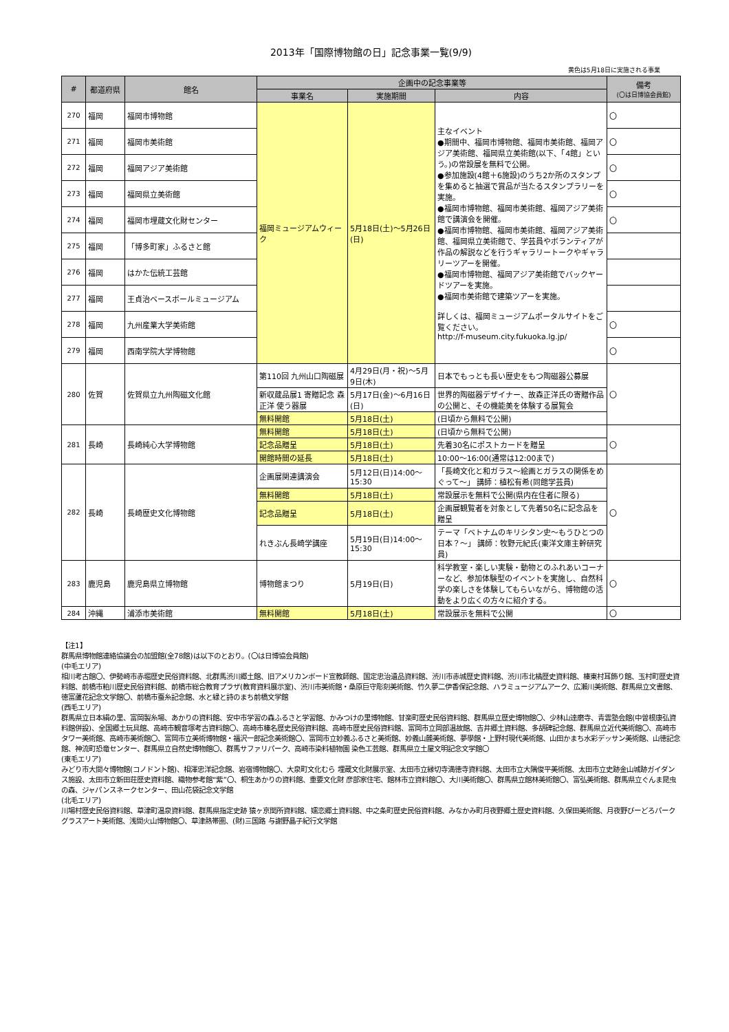2013年「国際博物館の日」記念事業一覧(9/9)
黄色は5月18日に実施される事業
| # | 都道府県 | 館名 | 企画中の記念事業等 | | | 備考 (〇は日博協会員館) |
| --- | --- | --- | --- | --- | --- | --- |
| | | | 事業名 | 実施期間 | 内容 | |
| 270 | 福岡 | 福岡市博物館 | 福岡ミュージアムウィーク | 5月18日(土)～5月26日(日) | 主なイベント ●期間中、福岡市博物館、福岡市美術館、福岡アジア美術館、福岡県立美術館(以下、「4館」という。)の常設展を無料で公開。 ●参加施設(4館＋6施設)のうち2か所のスタンプを集めると抽選で賞品が当たるスタンプラリーを実施。 ●福岡市博物館、福岡市美術館、福岡アジア美術館で講演会を開催。 ●福岡市博物館、福岡市美術館、福岡アジア美術館、福岡県立美術館で、学芸員やボランティアが作品の解説などを行うギャラリートークやギャラリーツアーを開催。 ●福岡市博物館、福岡アジア美術館でバックヤードツアーを実施。 ●福岡市美術館で建築ツアーを実施。 詳しくは、福岡ミュージアムポータルサイトをご覧ください。 http://f-museum.city.fukuoka.lg.jp/ | 〇 |
| 271 | 福岡 | 福岡市美術館 | | | | 〇 |
| 272 | 福岡 | 福岡アジア美術館 | | | | 〇 |
| 273 | 福岡 | 福岡県立美術館 | | | | 〇 |
| 274 | 福岡 | 福岡市埋蔵文化財センター | | | | 〇 |
| 275 | 福岡 | 「博多町家」ふるさと館 | | | | |
| 276 | 福岡 | はかた伝統工芸館 | | | | |
| 277 | 福岡 | 王貞治ベースボールミュージアム | | | | |
| 278 | 福岡 | 九州産業大学美術館 | | | | 〇 |
| 279 | 福岡 | 西南学院大学博物館 | | | | 〇 |
| 280 | 佐賀 | 佐賀県立九州陶磁文化館 | 第110回 九州山口陶磁展 | 4月29日(月・祝)～5月9日(木) | 日本でもっとも長い歴史をもつ陶磁器公募展 | 〇 |
| | | | 新収蔵品展1 寄贈記念 森正洋 使う器展 | 5月17日(金)～6月16日(日) | 世界的陶磁器デザイナー、故森正洋氏の寄贈作品の公開と、その機能美を体験する展覧会 | |
| | | | 無料開館 | 5月18日(土) | (日頃から無料で公開) | |
| 281 | 長崎 | 長崎純心大学博物館 | 無料開館 | 5月18日(土) | (日頃から無料で公開) | 〇 |
| | | | 記念品贈呈 | 5月18日(土) | 先着30名にポストカードを贈呈 | |
| | | | 開館時間の延長 | 5月18日(土) | 10:00～16:00(通常は12:00まで) | |
| 282 | 長崎 | 長崎歴史文化博物館 | 企画展関連講演会 | 5月12日(日)14:00～15:30 | 「長崎文化と和ガラス～絵画とガラスの関係をめぐって～」 講師：植松有希(同館学芸員) | 〇 |
| | | | 無料開館 | 5月18日(土) | 常設展示を無料で公開(県内在住者に限る) | |
| | | | 記念品贈呈 | 5月18日(土) | 企画展観覧者を対象として先着50名に記念品を贈呈 | |
| | | | れきぶん長崎学講座 | 5月19日(日)14:00～15:30 | テーマ「ベトナムのキリシタン史～もうひとつの日本？～」 講師：牧野元紀氏(東洋文庫主幹研究員) | |
| 283 | 鹿児島 | 鹿児島県立博物館 | 博物館まつり | 5月19日(日) | 科学教室・楽しい実験・動物とのふれあいコーナーなど、参加体験型のイベントを実施し、自然科学の楽しさを体験してもらいながら、博物館の活動をより広くの方々に紹介する。 | 〇 |
| 284 | 沖縄 | 浦添市美術館 | 無料開館 | 5月18日(土) | 常設展示を無料で公開 | 〇 |
【注1】
群馬県博物館連絡協議会の加盟館(全78館)は以下のとおり。(〇は日博協会員館)
(中毛エリア)
相川考古館〇、伊勢崎市赤堀歴史民俗資料館、北群馬渋川郷土館、旧アメリカンボード宣教師館、国定忠治遺品資料館、渋川市赤城歴史資料館、渋川市北橘歴史資料館、榛東村耳飾り館、玉村町歴史資料館、前橋市粕川歴史民俗資料館、前橋市総合教育プラザ(教育資料展示室)、渋川市美術館・桑原巨守彫刻美術館、竹久夢二伊香保記念館、ハラミュージアムアーク、広瀬川美術館、群馬県立文書館、徳富蘆花記念文学館〇、前橋市蚕糸記念館、水と緑と詩のまち前橋文学館
(西毛エリア)
群馬県立日本絹の里、富岡製糸場、あかりの資料館、安中市学習の森ふるさと学習館、かみつけの里博物館、甘楽町歴史民俗資料館、群馬県立歴史博物館〇、少林山達磨寺、青雲塾会館(中曽根康弘資料館併設)、全国郷土玩具館、高崎市観音塚考古資料館〇、高崎市榛名歴史民俗資料館、高崎市歴史民俗資料館、富岡市立岡部温故館、吉井郷土資料館、多胡碑記念館、群馬県立近代美術館〇、高崎市タワー美術館、高崎市美術館〇、富岡市立美術博物館・福沢一郎記念美術館〇、富岡市立妙義ふるさと美術館、妙義山麓美術館、夢學館・上野村現代美術館、山田かまち水彩デッサン美術館、山徳記念館、神流町恐竜センター、群馬県立自然史博物館〇、群馬サファリパーク、高崎市染料植物園 染色工芸館、群馬県立土屋文明記念文学館〇
(東毛エリア)
みどり市大間々博物館(コノドント館)、相澤忠洋記念館、岩宿博物館〇、大泉町文化むら 埋蔵文化財展示室、太田市立縁切寺満徳寺資料館、太田市立大隅俊平美術館、太田市立史跡金山城跡ガイダンス施設、太田市立新田荘歴史資料館、織物参考館“紫”〇、桐生あかりの資料館、重要文化財 彦部家住宅、館林市立資料館〇、大川美術館〇、群馬県立館林美術館〇、富弘美術館、群馬県立ぐんま昆虫の森、ジャパンスネークセンター、田山花袋記念文学館
(北毛エリア)
川場村歴史民俗資料館、草津町温泉資料館、群馬県指定史跡 猿ヶ京関所資料館、嬬恋郷土資料館、中之条町歴史民俗資料館、みなかみ町月夜野郷土歴史資料館、久保田美術館、月夜野びーどろパーク グラスアート美術館、浅間火山博物館〇、草津熱帯圏、(財)三国路 与謝野晶子紀行文学館